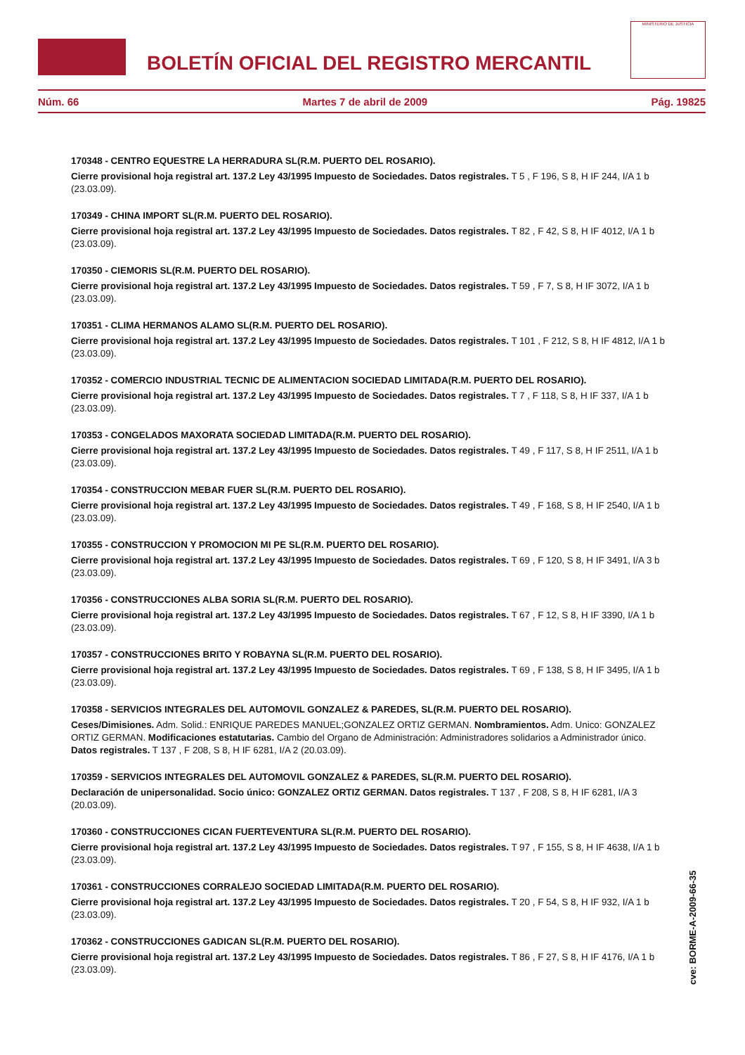BOLETÍN OFICIAL DEL REGISTRO MERCANTIL
MINISTERIO DE JUSTICIA
Núm. 66 Martes 7 de abril de 2009 Pág. 19825
170348 - CENTRO EQUESTRE LA HERRADURA SL(R.M. PUERTO DEL ROSARIO).
Cierre provisional hoja registral art. 137.2 Ley 43/1995 Impuesto de Sociedades. Datos registrales. T 5 , F 196, S 8, H IF 244, I/A 1 b (23.03.09).
170349 - CHINA IMPORT SL(R.M. PUERTO DEL ROSARIO).
Cierre provisional hoja registral art. 137.2 Ley 43/1995 Impuesto de Sociedades. Datos registrales. T 82 , F 42, S 8, H IF 4012, I/A 1 b (23.03.09).
170350 - CIEMORIS SL(R.M. PUERTO DEL ROSARIO).
Cierre provisional hoja registral art. 137.2 Ley 43/1995 Impuesto de Sociedades. Datos registrales. T 59 , F 7, S 8, H IF 3072, I/A 1 b (23.03.09).
170351 - CLIMA HERMANOS ALAMO SL(R.M. PUERTO DEL ROSARIO).
Cierre provisional hoja registral art. 137.2 Ley 43/1995 Impuesto de Sociedades. Datos registrales. T 101 , F 212, S 8, H IF 4812, I/A 1 b (23.03.09).
170352 - COMERCIO INDUSTRIAL TECNIC DE ALIMENTACION SOCIEDAD LIMITADA(R.M. PUERTO DEL ROSARIO).
Cierre provisional hoja registral art. 137.2 Ley 43/1995 Impuesto de Sociedades. Datos registrales. T 7 , F 118, S 8, H IF 337, I/A 1 b (23.03.09).
170353 - CONGELADOS MAXORATA SOCIEDAD LIMITADA(R.M. PUERTO DEL ROSARIO).
Cierre provisional hoja registral art. 137.2 Ley 43/1995 Impuesto de Sociedades. Datos registrales. T 49 , F 117, S 8, H IF 2511, I/A 1 b (23.03.09).
170354 - CONSTRUCCION MEBAR FUER SL(R.M. PUERTO DEL ROSARIO).
Cierre provisional hoja registral art. 137.2 Ley 43/1995 Impuesto de Sociedades. Datos registrales. T 49 , F 168, S 8, H IF 2540, I/A 1 b (23.03.09).
170355 - CONSTRUCCION Y PROMOCION MI PE SL(R.M. PUERTO DEL ROSARIO).
Cierre provisional hoja registral art. 137.2 Ley 43/1995 Impuesto de Sociedades. Datos registrales. T 69 , F 120, S 8, H IF 3491, I/A 3 b (23.03.09).
170356 - CONSTRUCCIONES ALBA SORIA SL(R.M. PUERTO DEL ROSARIO).
Cierre provisional hoja registral art. 137.2 Ley 43/1995 Impuesto de Sociedades. Datos registrales. T 67 , F 12, S 8, H IF 3390, I/A 1 b (23.03.09).
170357 - CONSTRUCCIONES BRITO Y ROBAYNA SL(R.M. PUERTO DEL ROSARIO).
Cierre provisional hoja registral art. 137.2 Ley 43/1995 Impuesto de Sociedades. Datos registrales. T 69 , F 138, S 8, H IF 3495, I/A 1 b (23.03.09).
170358 - SERVICIOS INTEGRALES DEL AUTOMOVIL GONZALEZ & PAREDES, SL(R.M. PUERTO DEL ROSARIO).
Ceses/Dimisiones. Adm. Solid.: ENRIQUE PAREDES MANUEL;GONZALEZ ORTIZ GERMAN. Nombramientos. Adm. Unico: GONZALEZ ORTIZ GERMAN. Modificaciones estatutarias. Cambio del Organo de Administración: Administradores solidarios a Administrador único. Datos registrales. T 137 , F 208, S 8, H IF 6281, I/A 2 (20.03.09).
170359 - SERVICIOS INTEGRALES DEL AUTOMOVIL GONZALEZ & PAREDES, SL(R.M. PUERTO DEL ROSARIO).
Declaración de unipersonalidad. Socio único: GONZALEZ ORTIZ GERMAN. Datos registrales. T 137 , F 208, S 8, H IF 6281, I/A 3 (20.03.09).
170360 - CONSTRUCCIONES CICAN FUERTEVENTURA SL(R.M. PUERTO DEL ROSARIO).
Cierre provisional hoja registral art. 137.2 Ley 43/1995 Impuesto de Sociedades. Datos registrales. T 97 , F 155, S 8, H IF 4638, I/A 1 b (23.03.09).
170361 - CONSTRUCCIONES CORRALEJO SOCIEDAD LIMITADA(R.M. PUERTO DEL ROSARIO).
Cierre provisional hoja registral art. 137.2 Ley 43/1995 Impuesto de Sociedades. Datos registrales. T 20 , F 54, S 8, H IF 932, I/A 1 b (23.03.09).
170362 - CONSTRUCCIONES GADICAN SL(R.M. PUERTO DEL ROSARIO).
Cierre provisional hoja registral art. 137.2 Ley 43/1995 Impuesto de Sociedades. Datos registrales. T 86 , F 27, S 8, H IF 4176, I/A 1 b (23.03.09).
cve: BORME-A-2009-66-35